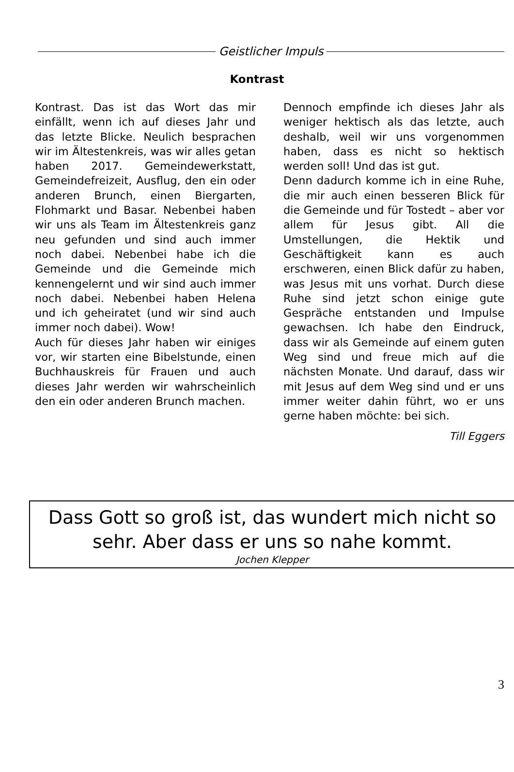Geistlicher Impuls
Kontrast
Kontrast. Das ist das Wort das mir einfällt, wenn ich auf dieses Jahr und das letzte Blicke. Neulich besprachen wir im Ältestenkreis, was wir alles getan haben 2017. Gemeindewerkstatt, Gemeindefreizeit, Ausflug, den ein oder anderen Brunch, einen Biergarten, Flohmarkt und Basar. Nebenbei haben wir uns als Team im Ältestenkreis ganz neu gefunden und sind auch immer noch dabei. Nebenbei habe ich die Gemeinde und die Gemeinde mich kennengelernt und wir sind auch immer noch dabei. Nebenbei haben Helena und ich geheiratet (und wir sind auch immer noch dabei). Wow!
Auch für dieses Jahr haben wir einiges vor, wir starten eine Bibelstunde, einen Buchhauskreis für Frauen und auch dieses Jahr werden wir wahrscheinlich den ein oder anderen Brunch machen.
Dennoch empfinde ich dieses Jahr als weniger hektisch als das letzte, auch deshalb, weil wir uns vorgenommen haben, dass es nicht so hektisch werden soll! Und das ist gut.
Denn dadurch komme ich in eine Ruhe, die mir auch einen besseren Blick für die Gemeinde und für Tostedt – aber vor allem für Jesus gibt. All die Umstellungen, die Hektik und Geschäftigkeit kann es auch erschweren, einen Blick dafür zu haben, was Jesus mit uns vorhat. Durch diese Ruhe sind jetzt schon einige gute Gespräche entstanden und Impulse gewachsen. Ich habe den Eindruck, dass wir als Gemeinde auf einem guten Weg sind und freue mich auf die nächsten Monate. Und darauf, dass wir mit Jesus auf dem Weg sind und er uns immer weiter dahin führt, wo er uns gerne haben möchte: bei sich.
Till Eggers
Dass Gott so groß ist, das wundert mich nicht so
sehr. Aber dass er uns so nahe kommt.
Jochen Klepper
3